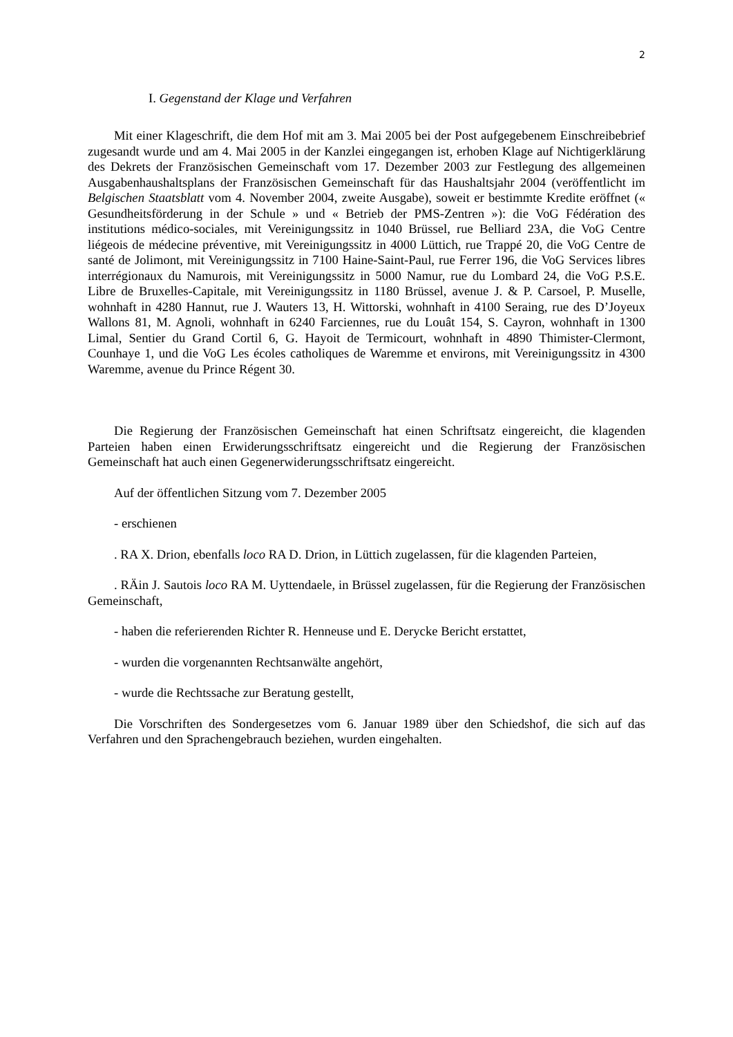2
I. Gegenstand der Klage und Verfahren
Mit einer Klageschrift, die dem Hof mit am 3. Mai 2005 bei der Post aufgegebenem Einschreibebrief zugesandt wurde und am 4. Mai 2005 in der Kanzlei eingegangen ist, erhoben Klage auf Nichtigerklärung des Dekrets der Französischen Gemeinschaft vom 17. Dezember 2003 zur Festlegung des allgemeinen Ausgabenhaushaltsplans der Französischen Gemeinschaft für das Haushaltsjahr 2004 (veröffentlicht im Belgischen Staatsblatt vom 4. November 2004, zweite Ausgabe), soweit er bestimmte Kredite eröffnet (« Gesundheitsförderung in der Schule » und « Betrieb der PMS-Zentren »): die VoG Fédération des institutions médico-sociales, mit Vereinigungssitz in 1040 Brüssel, rue Belliard 23A, die VoG Centre liégeois de médecine préventive, mit Vereinigungssitz in 4000 Lüttich, rue Trappé 20, die VoG Centre de santé de Jolimont, mit Vereinigungssitz in 7100 Haine-Saint-Paul, rue Ferrer 196, die VoG Services libres interrégionaux du Namurois, mit Vereinigungssitz in 5000 Namur, rue du Lombard 24, die VoG P.S.E. Libre de Bruxelles-Capitale, mit Vereinigungssitz in 1180 Brüssel, avenue J. & P. Carsoel, P. Muselle, wohnhaft in 4280 Hannut, rue J. Wauters 13, H. Wittorski, wohnhaft in 4100 Seraing, rue des D’Joyeux Wallons 81, M. Agnoli, wohnhaft in 6240 Farciennes, rue du Louât 154, S. Cayron, wohnhaft in 1300 Limal, Sentier du Grand Cortil 6, G. Hayoit de Termicourt, wohnhaft in 4890 Thimister-Clermont, Counhaye 1, und die VoG Les écoles catholiques de Waremme et environs, mit Vereinigungssitz in 4300 Waremme, avenue du Prince Régent 30.
Die Regierung der Französischen Gemeinschaft hat einen Schriftsatz eingereicht, die klagenden Parteien haben einen Erwiderungsschriftsatz eingereicht und die Regierung der Französischen Gemeinschaft hat auch einen Gegenerwiderungsschriftsatz eingereicht.
Auf der öffentlichen Sitzung vom 7. Dezember 2005
- erschienen
. RA X. Drion, ebenfalls loco RA D. Drion, in Lüttich zugelassen, für die klagenden Parteien,
. RÄin J. Sautois loco RA M. Uyttendaele, in Brüssel zugelassen, für die Regierung der Französischen Gemeinschaft,
- haben die referierenden Richter R. Henneuse und E. Derycke Bericht erstattet,
- wurden die vorgenannten Rechtsanwälte angehört,
- wurde die Rechtssache zur Beratung gestellt,
Die Vorschriften des Sondergesetzes vom 6. Januar 1989 über den Schiedshof, die sich auf das Verfahren und den Sprachengebrauch beziehen, wurden eingehalten.